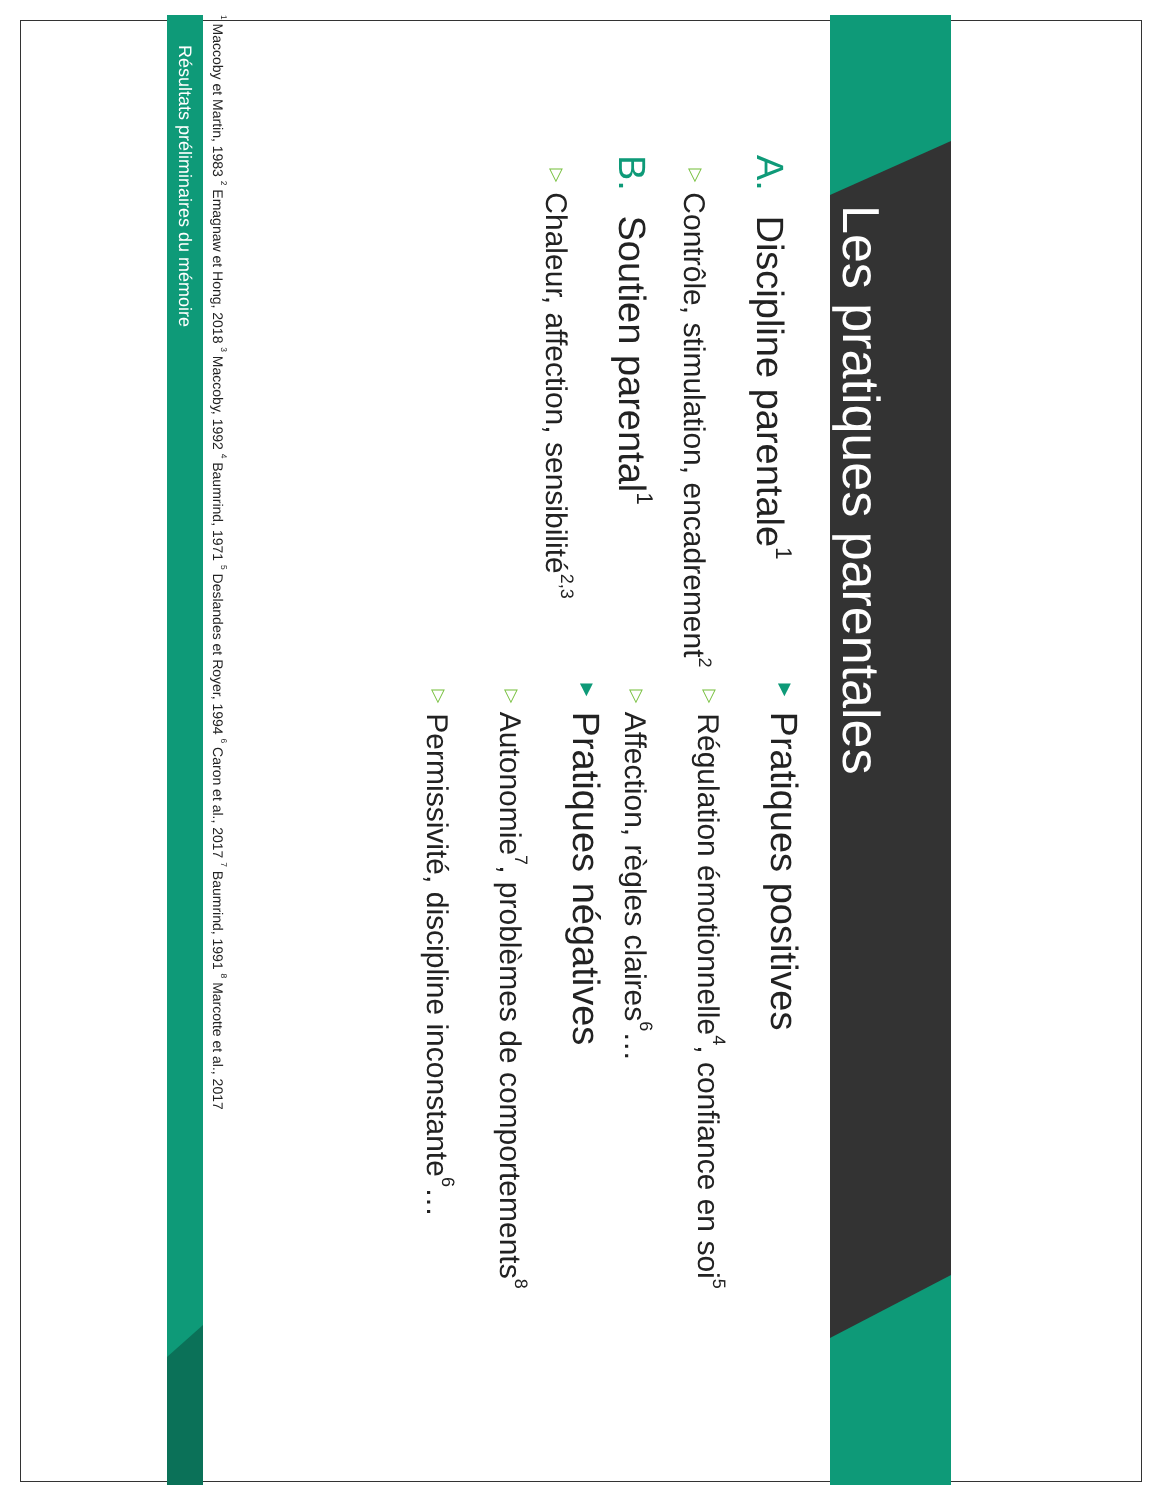Les pratiques parentales
A. Discipline parentale<sup>1</sup>
▽ Contrôle, stimulation, encadrement<sup>2</sup>
B. Soutien parental<sup>1</sup>
▽ Chaleur, affection, sensibilité<sup>2,3</sup>
▼ Pratiques positives
▽ Régulation émotionnelle<sup>4</sup>, confiance en soi<sup>5</sup>
▽ Affection, règles claires<sup>6</sup>…
▼ Pratiques négatives
▽ Autonomie<sup>7</sup>, problèmes de comportements<sup>8</sup>
▽ Permissivité, discipline inconstante<sup>6</sup>…
<sup>1</sup> Maccoby et Martin, 1983 <sup>2</sup> Emagnaw et Hong, 2018 <sup>3</sup> Maccoby, 1992 <sup>4</sup> Baumrind, 1971 <sup>5</sup> Deslandes et Royer, 1994 <sup>6</sup> Caron et al., 2017 <sup>7</sup> Baumrind, 1991 <sup>8</sup> Marcotte et al., 2017
Résultats préliminaires du mémoire